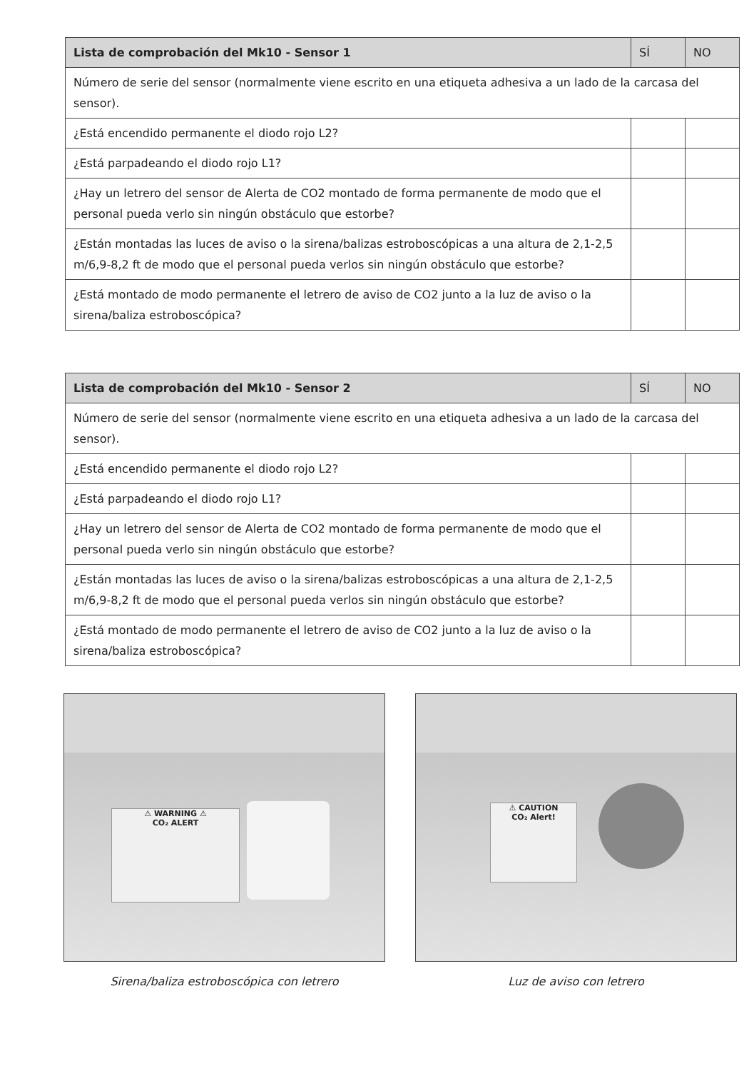| Lista de comprobación del Mk10 - Sensor 1 | SÍ | NO |
| --- | --- | --- |
| Número de serie del sensor (normalmente viene escrito en una etiqueta adhesiva a un lado de la carcasa del sensor). | | |
| ¿Está encendido permanente el diodo rojo L2? | | |
| ¿Está parpadeando el diodo rojo L1? | | |
| ¿Hay un letrero del sensor de Alerta de CO2 montado de forma permanente de modo que el personal pueda verlo sin ningún obstáculo que estorbe? | | |
| ¿Están montadas las luces de aviso o la sirena/balizas estroboscópicas a una altura de 2,1-2,5 m/6,9-8,2 ft de modo que el personal pueda verlos sin ningún obstáculo que estorbe? | | |
| ¿Está montado de modo permanente el letrero de aviso de CO2 junto a la luz de aviso o la sirena/baliza estroboscópica? | | |
| Lista de comprobación del Mk10 - Sensor 2 | SÍ | NO |
| --- | --- | --- |
| Número de serie del sensor (normalmente viene escrito en una etiqueta adhesiva a un lado de la carcasa del sensor). | | |
| ¿Está encendido permanente el diodo rojo L2? | | |
| ¿Está parpadeando el diodo rojo L1? | | |
| ¿Hay un letrero del sensor de Alerta de CO2 montado de forma permanente de modo que el personal pueda verlo sin ningún obstáculo que estorbe? | | |
| ¿Están montadas las luces de aviso o la sirena/balizas estroboscópicas a una altura de 2,1-2,5 m/6,9-8,2 ft de modo que el personal pueda verlos sin ningún obstáculo que estorbe? | | |
| ¿Está montado de modo permanente el letrero de aviso de CO2 junto a la luz de aviso o la sirena/baliza estroboscópica? | | |
⚠ WARNING ⚠
CO₂ ALERT
Sirena/baliza estroboscópica con letrero
⚠ CAUTION
CO₂ Alert!
Luz de aviso con letrero